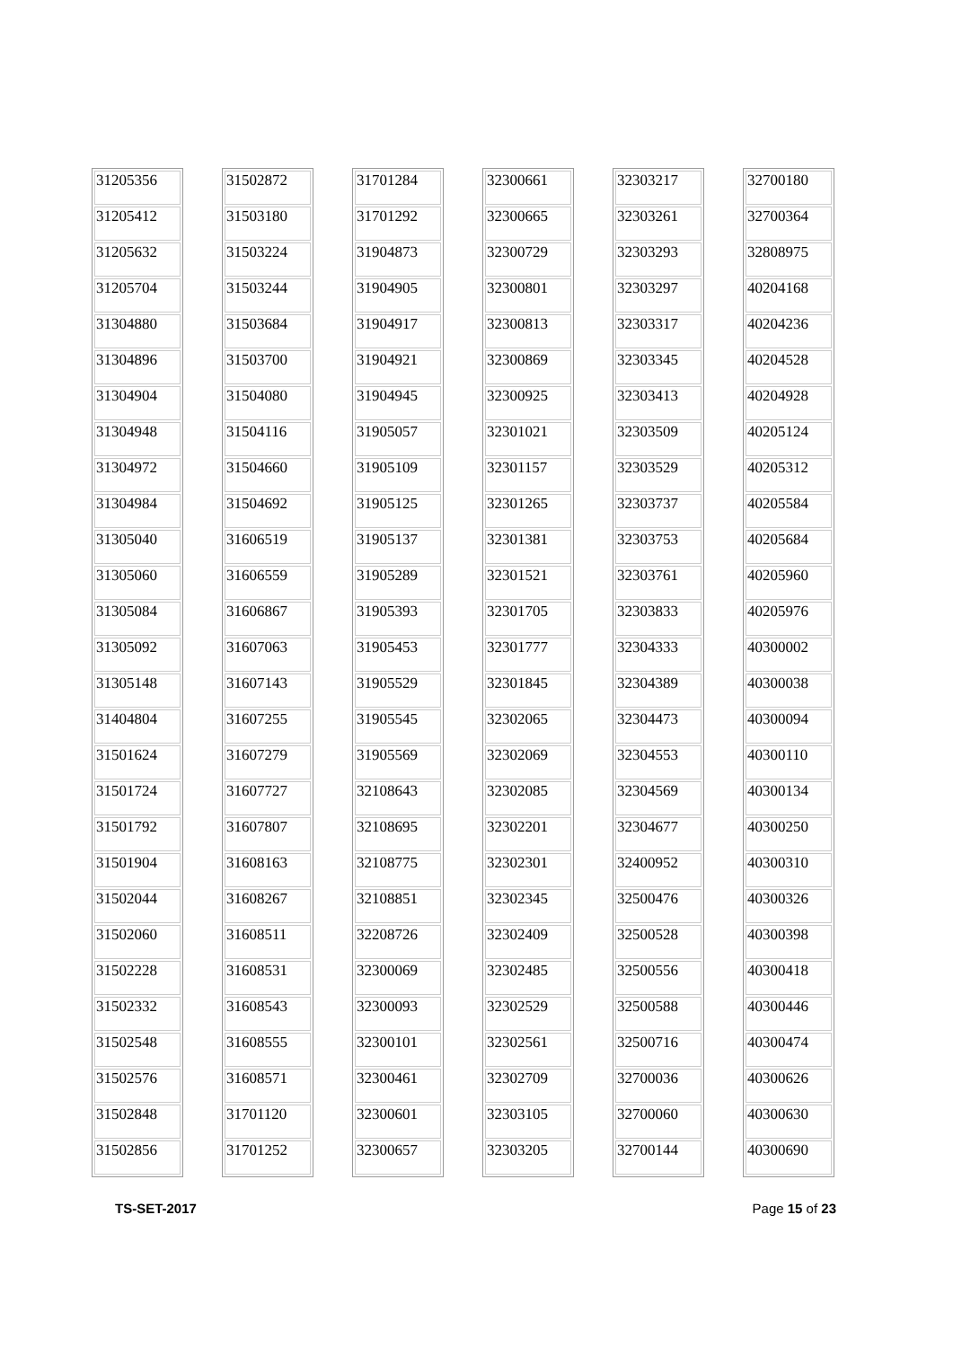| 31205356 |
| 31205412 |
| 31205632 |
| 31205704 |
| 31304880 |
| 31304896 |
| 31304904 |
| 31304948 |
| 31304972 |
| 31304984 |
| 31305040 |
| 31305060 |
| 31305084 |
| 31305092 |
| 31305148 |
| 31404804 |
| 31501624 |
| 31501724 |
| 31501792 |
| 31501904 |
| 31502044 |
| 31502060 |
| 31502228 |
| 31502332 |
| 31502548 |
| 31502576 |
| 31502848 |
| 31502856 |
| 31502872 |
| 31503180 |
| 31503224 |
| 31503244 |
| 31503684 |
| 31503700 |
| 31504080 |
| 31504116 |
| 31504660 |
| 31504692 |
| 31606519 |
| 31606559 |
| 31606867 |
| 31607063 |
| 31607143 |
| 31607255 |
| 31607279 |
| 31607727 |
| 31607807 |
| 31608163 |
| 31608267 |
| 31608511 |
| 31608531 |
| 31608543 |
| 31608555 |
| 31608571 |
| 31701120 |
| 31701252 |
| 31701284 |
| 31701292 |
| 31904873 |
| 31904905 |
| 31904917 |
| 31904921 |
| 31904945 |
| 31905057 |
| 31905109 |
| 31905125 |
| 31905137 |
| 31905289 |
| 31905393 |
| 31905453 |
| 31905529 |
| 31905545 |
| 31905569 |
| 32108643 |
| 32108695 |
| 32108775 |
| 32108851 |
| 32208726 |
| 32300069 |
| 32300093 |
| 32300101 |
| 32300461 |
| 32300601 |
| 32300657 |
| 32300661 |
| 32300665 |
| 32300729 |
| 32300801 |
| 32300813 |
| 32300869 |
| 32300925 |
| 32301021 |
| 32301157 |
| 32301265 |
| 32301381 |
| 32301521 |
| 32301705 |
| 32301777 |
| 32301845 |
| 32302065 |
| 32302069 |
| 32302085 |
| 32302201 |
| 32302301 |
| 32302345 |
| 32302409 |
| 32302485 |
| 32302529 |
| 32302561 |
| 32302709 |
| 32303105 |
| 32303205 |
| 32303217 |
| 32303261 |
| 32303293 |
| 32303297 |
| 32303317 |
| 32303345 |
| 32303413 |
| 32303509 |
| 32303529 |
| 32303737 |
| 32303753 |
| 32303761 |
| 32303833 |
| 32304333 |
| 32304389 |
| 32304473 |
| 32304553 |
| 32304569 |
| 32304677 |
| 32400952 |
| 32500476 |
| 32500528 |
| 32500556 |
| 32500588 |
| 32500716 |
| 32700036 |
| 32700060 |
| 32700144 |
| 32700180 |
| 32700364 |
| 32808975 |
| 40204168 |
| 40204236 |
| 40204528 |
| 40204928 |
| 40205124 |
| 40205312 |
| 40205584 |
| 40205684 |
| 40205960 |
| 40205976 |
| 40300002 |
| 40300038 |
| 40300094 |
| 40300110 |
| 40300134 |
| 40300250 |
| 40300310 |
| 40300326 |
| 40300398 |
| 40300418 |
| 40300446 |
| 40300474 |
| 40300626 |
| 40300630 |
| 40300690 |
TS-SET-2017 Page 15 of 23